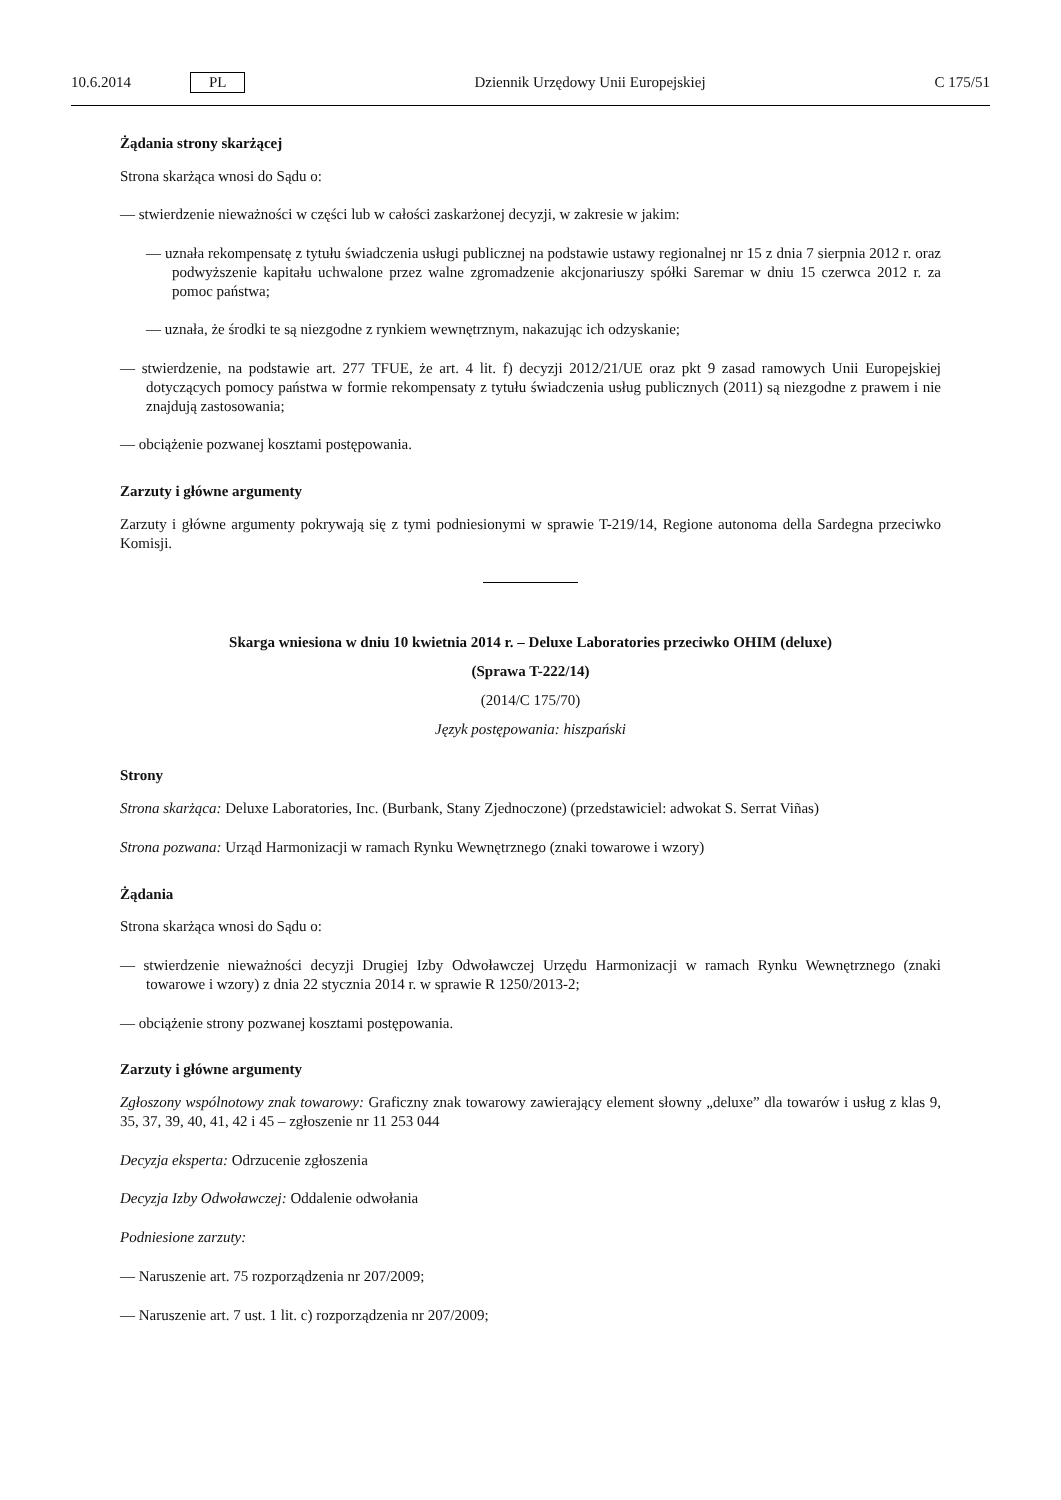10.6.2014 PL Dziennik Urzędowy Unii Europejskiej C 175/51
Żądania strony skarżącej
Strona skarżąca wnosi do Sądu o:
— stwierdzenie nieważności w części lub w całości zaskarżonej decyzji, w zakresie w jakim:
— uznała rekompensatę z tytułu świadczenia usługi publicznej na podstawie ustawy regionalnej nr 15 z dnia 7 sierpnia 2012 r. oraz podwyższenie kapitału uchwalone przez walne zgromadzenie akcjonariuszy spółki Saremar w dniu 15 czerwca 2012 r. za pomoc państwa;
— uznała, że środki te są niezgodne z rynkiem wewnętrznym, nakazując ich odzyskanie;
— stwierdzenie, na podstawie art. 277 TFUE, że art. 4 lit. f) decyzji 2012/21/UE oraz pkt 9 zasad ramowych Unii Europejskiej dotyczących pomocy państwa w formie rekompensaty z tytułu świadczenia usług publicznych (2011) są niezgodne z prawem i nie znajdują zastosowania;
— obciążenie pozwanej kosztami postępowania.
Zarzuty i główne argumenty
Zarzuty i główne argumenty pokrywają się z tymi podniesionymi w sprawie T-219/14, Regione autonoma della Sardegna przeciwko Komisji.
Skarga wniesiona w dniu 10 kwietnia 2014 r. – Deluxe Laboratories przeciwko OHIM (deluxe)
(Sprawa T-222/14)
(2014/C 175/70)
Język postępowania: hiszpański
Strony
Strona skarżąca: Deluxe Laboratories, Inc. (Burbank, Stany Zjednoczone) (przedstawiciel: adwokat S. Serrat Viñas)
Strona pozwana: Urząd Harmonizacji w ramach Rynku Wewnętrznego (znaki towarowe i wzory)
Żądania
Strona skarżąca wnosi do Sądu o:
— stwierdzenie nieważności decyzji Drugiej Izby Odwoławczej Urzędu Harmonizacji w ramach Rynku Wewnętrznego (znaki towarowe i wzory) z dnia 22 stycznia 2014 r. w sprawie R 1250/2013-2;
— obciążenie strony pozwanej kosztami postępowania.
Zarzuty i główne argumenty
Zgłoszony wspólnotowy znak towarowy: Graficzny znak towarowy zawierający element słowny „deluxe” dla towarów i usług z klas 9, 35, 37, 39, 40, 41, 42 i 45 – zgłoszenie nr 11 253 044
Decyzja eksperta: Odrzucenie zgłoszenia
Decyzja Izby Odwoławczej: Oddalenie odwołania
Podniesione zarzuty:
— Naruszenie art. 75 rozporządzenia nr 207/2009;
— Naruszenie art. 7 ust. 1 lit. c) rozporządzenia nr 207/2009;